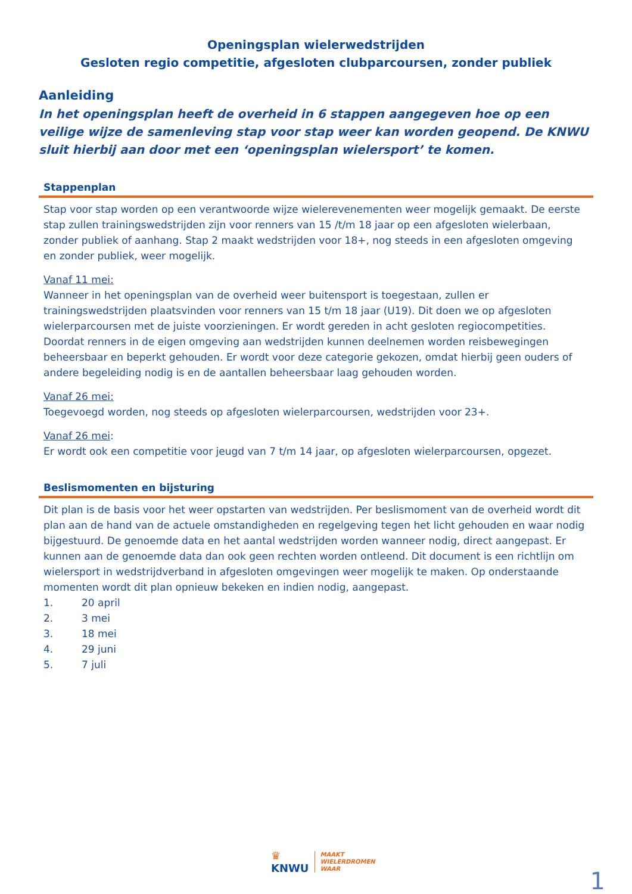Openingsplan wielerwedstrijden
Gesloten regio competitie, afgesloten clubparcoursen, zonder publiek
Aanleiding
In het openingsplan heeft de overheid in 6 stappen aangegeven hoe op een veilige wijze de samenleving stap voor stap weer kan worden geopend. De KNWU sluit hierbij aan door met een ‘openingsplan wielersport’ te komen.
Stappenplan
Stap voor stap worden op een verantwoorde wijze wielerevenementen weer mogelijk gemaakt. De eerste stap zullen trainingswedstrijden zijn voor renners van 15 /t/m 18 jaar op een afgesloten wielerbaan, zonder publiek of aanhang. Stap 2 maakt wedstrijden voor 18+, nog steeds in een afgesloten omgeving en zonder publiek, weer mogelijk.
Vanaf 11 mei:
Wanneer in het openingsplan van de overheid weer buitensport is toegestaan, zullen er trainingswedstrijden plaatsvinden voor renners van 15 t/m 18 jaar (U19). Dit doen we op afgesloten wielerparcoursen met de juiste voorzieningen. Er wordt gereden in acht gesloten regiocompetities. Doordat renners in de eigen omgeving aan wedstrijden kunnen deelnemen worden reisbewegingen beheersbaar en beperkt gehouden. Er wordt voor deze categorie gekozen, omdat hierbij geen ouders of andere begeleiding nodig is en de aantallen beheersbaar laag gehouden worden.
Vanaf 26 mei:
Toegevoegd worden, nog steeds op afgesloten wielerparcoursen, wedstrijden voor 23+.
Vanaf 26 mei:
Er wordt ook een competitie voor jeugd van 7 t/m 14 jaar, op afgesloten wielerparcoursen, opgezet.
Beslismomenten en bijsturing
Dit plan is de basis voor het weer opstarten van wedstrijden. Per beslismoment van de overheid wordt dit plan aan de hand van de actuele omstandigheden en regelgeving tegen het licht gehouden en waar nodig bijgestuurd. De genoemde data en het aantal wedstrijden worden wanneer nodig, direct aangepast. Er kunnen aan de genoemde data dan ook geen rechten worden ontleend. Dit document is een richtlijn om wielersport in wedstrijdverband in afgesloten omgevingen weer mogelijk te maken. Op onderstaande momenten wordt dit plan opnieuw bekeken en indien nodig, aangepast.
1. 20 april
2. 3 mei
3. 18 mei
4. 29 juni
5. 7 juli
♛
KNWU
MAAKT
WIELERDROMEN
WAAR
1